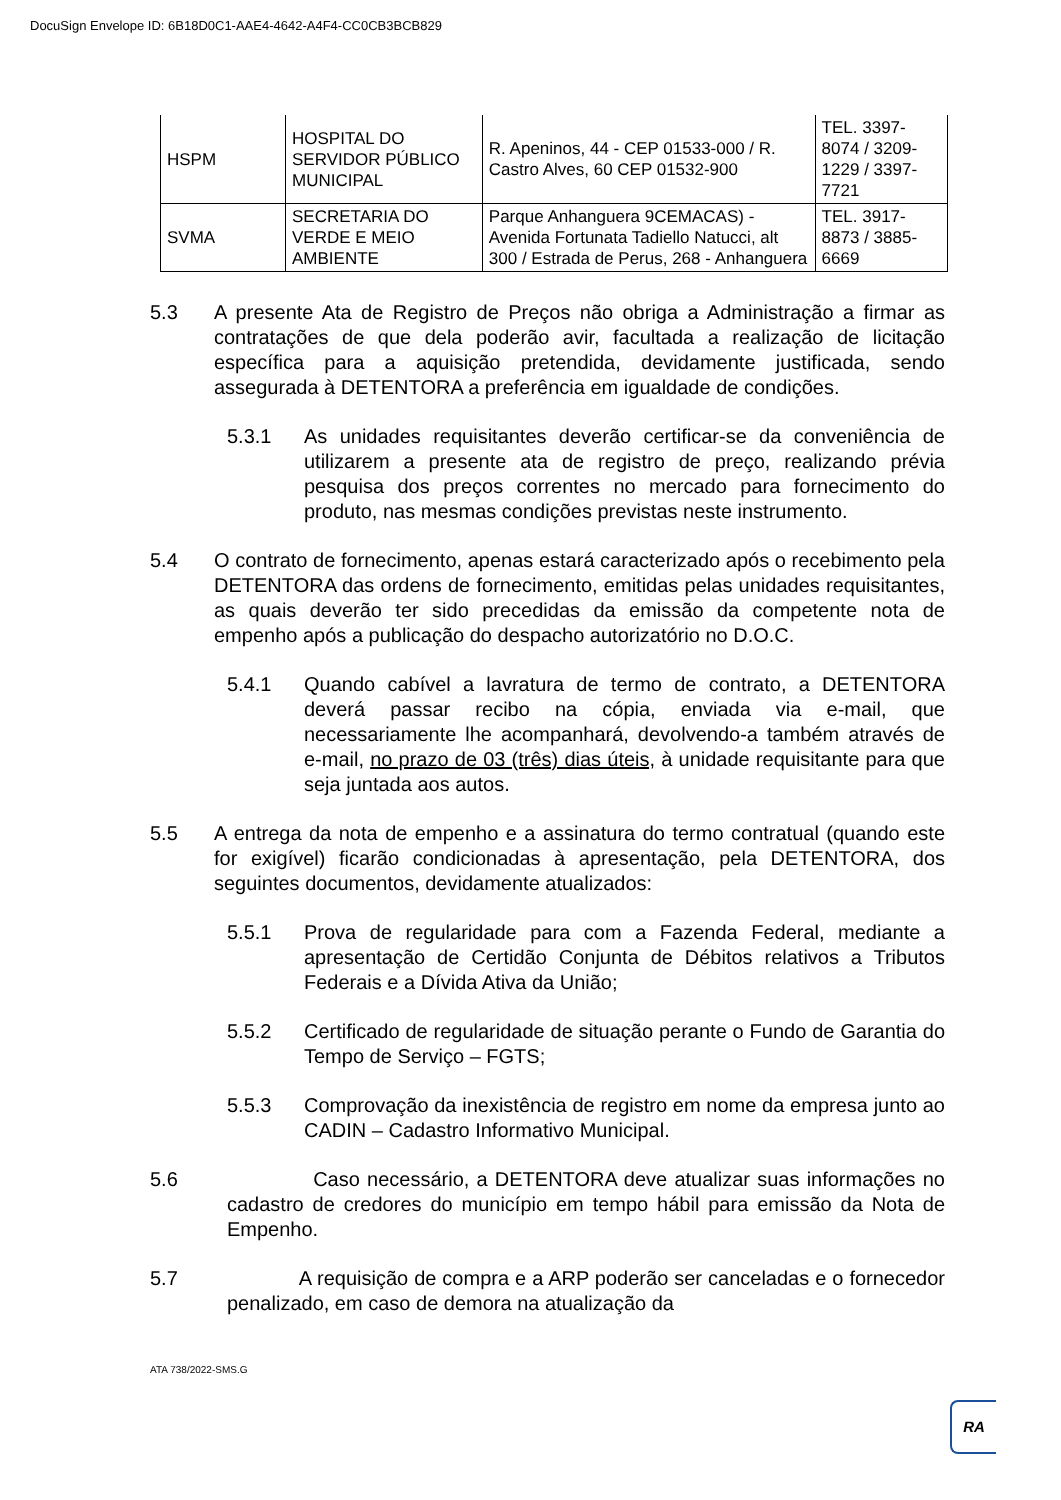DocuSign Envelope ID: 6B18D0C1-AAE4-4642-A4F4-CC0CB3BCB829
| HSPM | HOSPITAL DO SERVIDOR PÚBLICO MUNICIPAL | R. Apeninos, 44 - CEP 01533-000 / R. Castro Alves, 60 CEP 01532-900 | TEL. 3397-8074 / 3209-1229 / 3397-7721 |
| SVMA | SECRETARIA DO VERDE E MEIO AMBIENTE | Parque Anhanguera 9CEMACAS) - Avenida Fortunata Tadiello Natucci, alt 300 / Estrada de Perus, 268 - Anhanguera | TEL. 3917-8873 / 3885-6669 |
5.3 A presente Ata de Registro de Preços não obriga a Administração a firmar as contratações de que dela poderão avir, facultada a realização de licitação específica para a aquisição pretendida, devidamente justificada, sendo assegurada à DETENTORA a preferência em igualdade de condições.
5.3.1 As unidades requisitantes deverão certificar-se da conveniência de utilizarem a presente ata de registro de preço, realizando prévia pesquisa dos preços correntes no mercado para fornecimento do produto, nas mesmas condições previstas neste instrumento.
5.4 O contrato de fornecimento, apenas estará caracterizado após o recebimento pela DETENTORA das ordens de fornecimento, emitidas pelas unidades requisitantes, as quais deverão ter sido precedidas da emissão da competente nota de empenho após a publicação do despacho autorizatório no D.O.C.
5.4.1 Quando cabível a lavratura de termo de contrato, a DETENTORA deverá passar recibo na cópia, enviada via e-mail, que necessariamente lhe acompanhará, devolvendo-a também através de e-mail, no prazo de 03 (três) dias úteis, à unidade requisitante para que seja juntada aos autos.
5.5 A entrega da nota de empenho e a assinatura do termo contratual (quando este for exigível) ficarão condicionadas à apresentação, pela DETENTORA, dos seguintes documentos, devidamente atualizados:
5.5.1 Prova de regularidade para com a Fazenda Federal, mediante a apresentação de Certidão Conjunta de Débitos relativos a Tributos Federais e a Dívida Ativa da União;
5.5.2 Certificado de regularidade de situação perante o Fundo de Garantia do Tempo de Serviço – FGTS;
5.5.3 Comprovação da inexistência de registro em nome da empresa junto ao CADIN – Cadastro Informativo Municipal.
5.6 Caso necessário, a DETENTORA deve atualizar suas informações no cadastro de credores do município em tempo hábil para emissão da Nota de Empenho.
5.7 A requisição de compra e a ARP poderão ser canceladas e o fornecedor penalizado, em caso de demora na atualização da
ATA 738/2022-SMS.G
RA